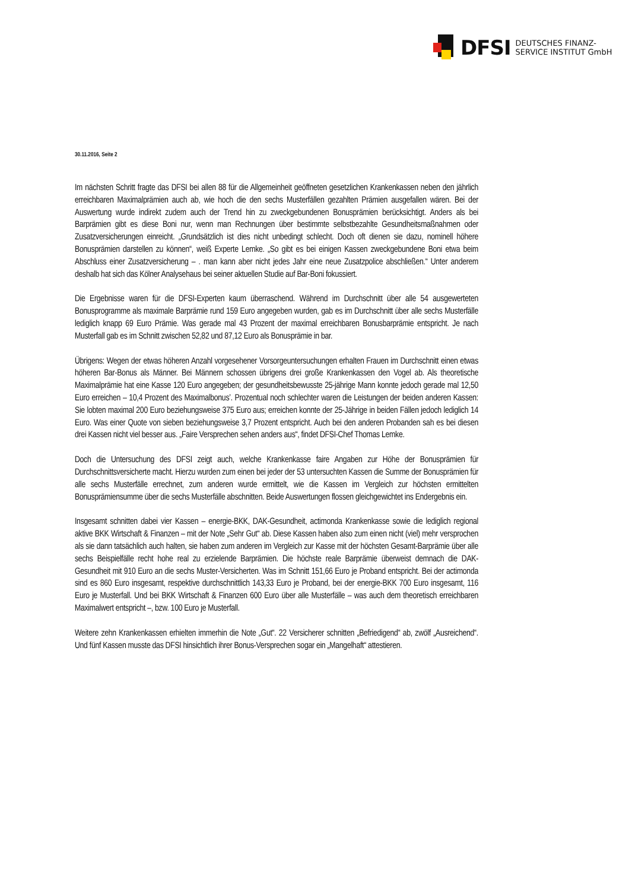DFSI
DEUTSCHES FINANZ-
SERVICE INSTITUT GmbH
30.11.2016, Seite 2
Im nächsten Schritt fragte das DFSI bei allen 88 für die Allgemeinheit geöffneten gesetzlichen Krankenkassen neben den jährlich erreichbaren Maximalprämien auch ab, wie hoch die den sechs Musterfällen gezahlten Prämien ausgefallen wären. Bei der Auswertung wurde indirekt zudem auch der Trend hin zu zweckgebundenen Bonusprämien berücksichtigt. Anders als bei Barprämien gibt es diese Boni nur, wenn man Rechnungen über bestimmte selbstbezahlte Gesundheitsmaßnahmen oder Zusatzversicherungen einreicht. „Grundsätzlich ist dies nicht unbedingt schlecht. Doch oft dienen sie dazu, nominell höhere Bonusprämien darstellen zu können“, weiß Experte Lemke. „So gibt es bei einigen Kassen zweckgebundene Boni etwa beim Abschluss einer Zusatzversicherung – . man kann aber nicht jedes Jahr eine neue Zusatzpolice abschließen.“ Unter anderem deshalb hat sich das Kölner Analysehaus bei seiner aktuellen Studie auf Bar-Boni fokussiert.
Die Ergebnisse waren für die DFSI-Experten kaum überraschend. Während im Durchschnitt über alle 54 ausgewerteten Bonusprogramme als maximale Barprämie rund 159 Euro angegeben wurden, gab es im Durchschnitt über alle sechs Musterfälle lediglich knapp 69 Euro Prämie. Was gerade mal 43 Prozent der maximal erreichbaren Bonusbarprämie entspricht. Je nach Musterfall gab es im Schnitt zwischen 52,82 und 87,12 Euro als Bonusprämie in bar.
Übrigens: Wegen der etwas höheren Anzahl vorgesehener Vorsorgeuntersuchungen erhalten Frauen im Durchschnitt einen etwas höheren Bar-Bonus als Männer. Bei Männern schossen übrigens drei große Krankenkassen den Vogel ab. Als theoretische Maximalprämie hat eine Kasse 120 Euro angegeben; der gesundheitsbewusste 25-jährige Mann konnte jedoch gerade mal 12,50 Euro erreichen – 10,4 Prozent des Maximalbonus’. Prozentual noch schlechter waren die Leistungen der beiden anderen Kassen: Sie lobten maximal 200 Euro beziehungsweise 375 Euro aus; erreichen konnte der 25-Jährige in beiden Fällen jedoch lediglich 14 Euro. Was einer Quote von sieben beziehungsweise 3,7 Prozent entspricht. Auch bei den anderen Probanden sah es bei diesen drei Kassen nicht viel besser aus. „Faire Versprechen sehen anders aus“, findet DFSI-Chef Thomas Lemke.
Doch die Untersuchung des DFSI zeigt auch, welche Krankenkasse faire Angaben zur Höhe der Bonusprämien für Durchschnittsversicherte macht. Hierzu wurden zum einen bei jeder der 53 untersuchten Kassen die Summe der Bonusprämien für alle sechs Musterfälle errechnet, zum anderen wurde ermittelt, wie die Kassen im Vergleich zur höchsten ermittelten Bonusprämiensumme über die sechs Musterfälle abschnitten. Beide Auswertungen flossen gleichgewichtet ins Endergebnis ein.
Insgesamt schnitten dabei vier Kassen – energie-BKK, DAK-Gesundheit, actimonda Krankenkasse sowie die lediglich regional aktive BKK Wirtschaft & Finanzen – mit der Note „Sehr Gut“ ab. Diese Kassen haben also zum einen nicht (viel) mehr versprochen als sie dann tatsächlich auch halten, sie haben zum anderen im Vergleich zur Kasse mit der höchsten Gesamt-Barprämie über alle sechs Beispielfälle recht hohe real zu erzielende Barprämien. Die höchste reale Barprämie überweist demnach die DAK-Gesundheit mit 910 Euro an die sechs Muster-Versicherten. Was im Schnitt 151,66 Euro je Proband entspricht. Bei der actimonda sind es 860 Euro insgesamt, respektive durchschnittlich 143,33 Euro je Proband, bei der energie-BKK 700 Euro insgesamt, 116 Euro je Musterfall. Und bei BKK Wirtschaft & Finanzen 600 Euro über alle Musterfälle – was auch dem theoretisch erreichbaren Maximalwert entspricht –, bzw. 100 Euro je Musterfall.
Weitere zehn Krankenkassen erhielten immerhin die Note „Gut“. 22 Versicherer schnitten „Befriedigend“ ab, zwölf „Ausreichend“. Und fünf Kassen musste das DFSI hinsichtlich ihrer Bonus-Versprechen sogar ein „Mangelhaft“ attestieren.